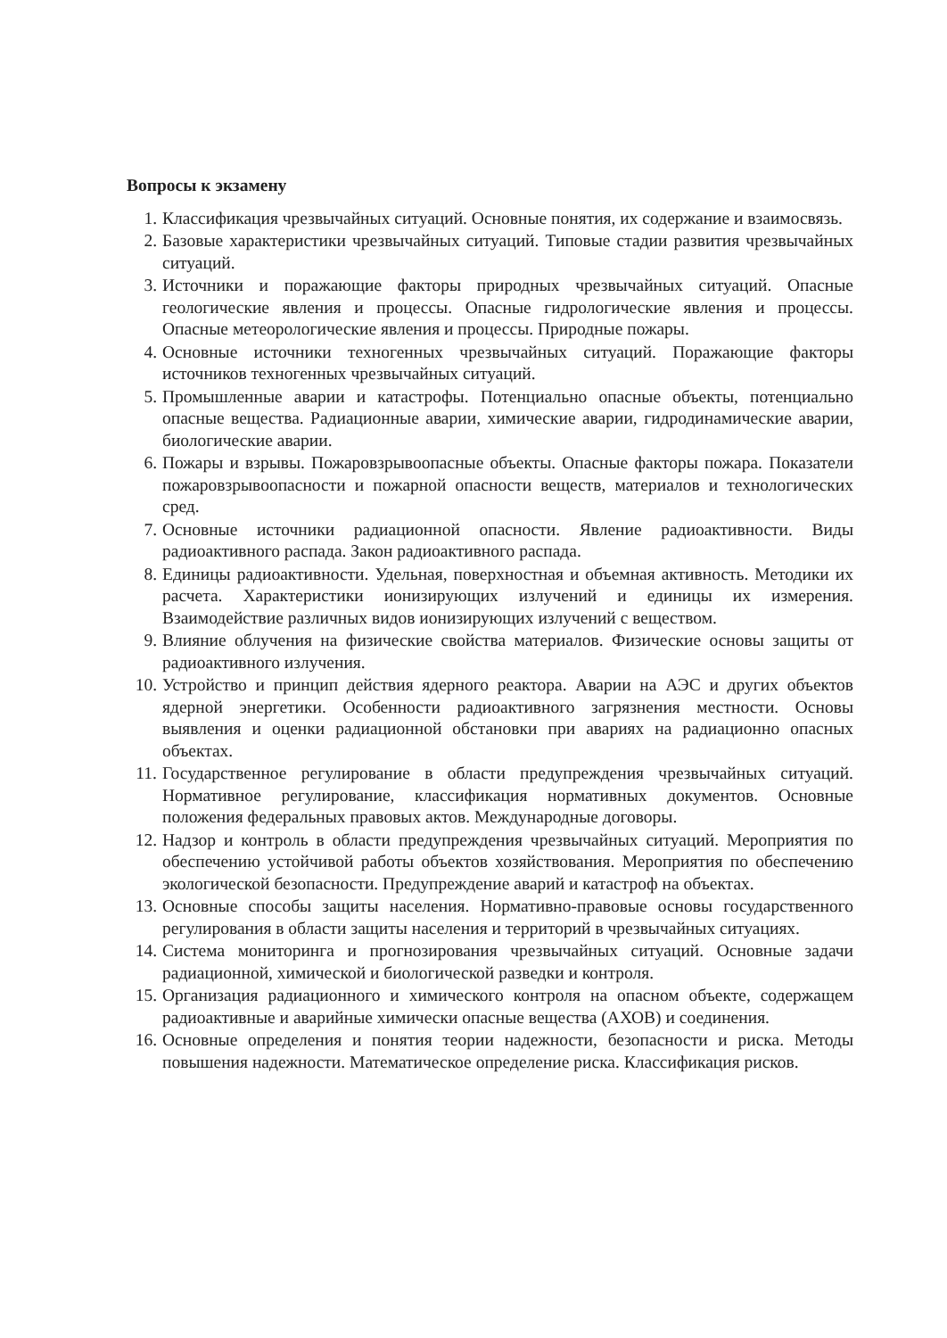Вопросы к экзамену
1. Классификация чрезвычайных ситуаций. Основные понятия, их содержание и взаимосвязь.
2. Базовые характеристики чрезвычайных ситуаций. Типовые стадии развития чрезвычайных ситуаций.
3. Источники и поражающие факторы природных чрезвычайных ситуаций. Опасные геологические явления и процессы. Опасные гидрологические явления и процессы. Опасные метеорологические явления и процессы. Природные пожары.
4. Основные источники техногенных чрезвычайных ситуаций. Поражающие факторы источников техногенных чрезвычайных ситуаций.
5. Промышленные аварии и катастрофы. Потенциально опасные объекты, потенциально опасные вещества. Радиационные аварии, химические аварии, гидродинамические аварии, биологические аварии.
6. Пожары и взрывы. Пожаровзрывоопасные объекты. Опасные факторы пожара. Показатели пожаровзрывоопасности и пожарной опасности веществ, материалов и технологических сред.
7. Основные источники радиационной опасности. Явление радиоактивности. Виды радиоактивного распада. Закон радиоактивного распада.
8. Единицы радиоактивности. Удельная, поверхностная и объемная активность. Методики их расчета. Характеристики ионизирующих излучений и единицы их измерения. Взаимодействие различных видов ионизирующих излучений с веществом.
9. Влияние облучения на физические свойства материалов. Физические основы защиты от радиоактивного излучения.
10. Устройство и принцип действия ядерного реактора. Аварии на АЭС и других объектов ядерной энергетики. Особенности радиоактивного загрязнения местности. Основы выявления и оценки радиационной обстановки при авариях на радиационно опасных объектах.
11. Государственное регулирование в области предупреждения чрезвычайных ситуаций. Нормативное регулирование, классификация нормативных документов. Основные положения федеральных правовых актов. Международные договоры.
12. Надзор и контроль в области предупреждения чрезвычайных ситуаций. Мероприятия по обеспечению устойчивой работы объектов хозяйствования. Мероприятия по обеспечению экологической безопасности. Предупреждение аварий и катастроф на объектах.
13. Основные способы защиты населения. Нормативно-правовые основы государственного регулирования в области защиты населения и территорий в чрезвычайных ситуациях.
14. Система мониторинга и прогнозирования чрезвычайных ситуаций. Основные задачи радиационной, химической и биологической разведки и контроля.
15. Организация радиационного и химического контроля на опасном объекте, содержащем радиоактивные и аварийные химически опасные вещества (АХОВ) и соединения.
16. Основные определения и понятия теории надежности, безопасности и риска. Методы повышения надежности. Математическое определение риска. Классификация рисков.